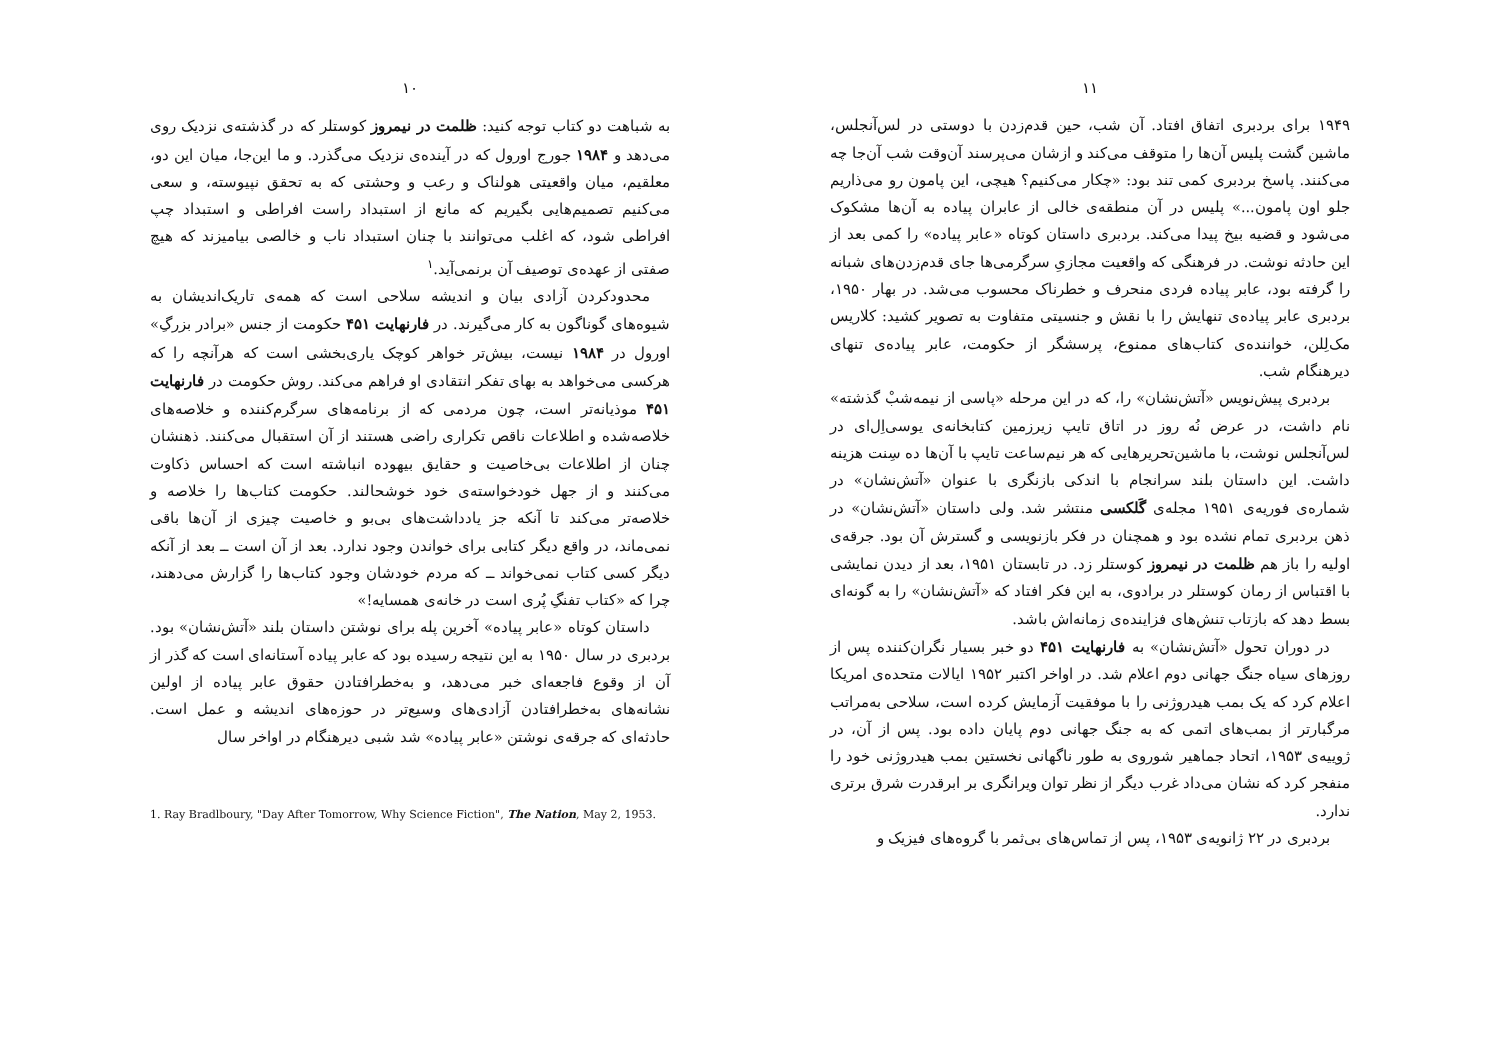۱۰
به شباهت دو کتاب توجه کنید: ظلمت در نیمروز کوستلر که در گذشته‌ی نزدیک روی می‌دهد و ۱۹۸۴ جورج اورول که در آینده‌ی نزدیک می‌گذرد. و ما این‌جا، میان این دو، معلقیم، میان واقعیتی هولناک و رعب و وحشتی که به تحقق نپیوسته، و سعی می‌کنیم تصمیم‌هایی بگیریم که مانع از استبداد راست افراطی و استبداد چپ افراطی شود، که اغلب می‌توانند با چنان استبداد ناب و خالصی بیامیزند که هیچ صفتی از عهده‌ی توصیف آن برنمی‌آید.<sup>۱</sup>
محدودکردن آزادی بیان و اندیشه سلاحی است که همه‌ی تاریک‌اندیشان به شیوه‌های گوناگون به کار می‌گیرند. در فارنهایت ۴۵۱ حکومت از جنس «برادر بزرگِ» اورول در ۱۹۸۴ نیست، بیش‌تر خواهر کوچک یاری‌بخشی است که هرآنچه را که هرکسی می‌خواهد به بهای تفکر انتقادی او فراهم می‌کند. روش حکومت در فارنهایت ۴۵۱ موذیانه‌تر است، چون مردمی که از برنامه‌های سرگرم‌کننده و خلاصه‌های خلاصه‌شده و اطلاعات ناقص تکراری راضی هستند از آن استقبال می‌کنند. ذهنشان چنان از اطلاعات بی‌خاصیت و حقایق بیهوده انباشته است که احساس ذکاوت می‌کنند و از جهل خودخواسته‌ی خود خوشحالند. حکومت کتاب‌ها را خلاصه و خلاصه‌تر می‌کند تا آنکه جز یادداشت‌های بی‌بو و خاصیت چیزی از آن‌ها باقی نمی‌ماند، در واقع دیگر کتابی برای خواندن وجود ندارد. بعد از آن است ــ بعد از آنکه دیگر کسی کتاب نمی‌خواند ــ که مردم خودشان وجود کتاب‌ها را گزارش می‌دهند، چرا که «کتاب تفنگِ پُری است در خانه‌ی همسایه!»
داستان کوتاه «عابر پیاده» آخرین پله برای نوشتن داستان بلند «آتش‌نشان» بود. بردبری در سال ۱۹۵۰ به این نتیجه رسیده بود که عابر پیاده آستانه‌ای است که گذر از آن از وقوع فاجعه‌ای خبر می‌دهد، و به‌خطرافتادن حقوق عابر پیاده از اولین نشانه‌های به‌خطرافتادن آزادی‌های وسیع‌تر در حوزه‌های اندیشه و عمل است. حادثه‌ای که جرقه‌ی نوشتن «عابر پیاده» شد شبی دیرهنگام در اواخر سال
1. Ray Bradlboury, "Day After Tomorrow, Why Science Fiction", The Nation, May 2, 1953.
۱۱
۱۹۴۹ برای بردبری اتفاق افتاد. آن شب، حین قدم‌زدن با دوستی در لس‌آنجلس، ماشین گشت پلیس آن‌ها را متوقف می‌کند و ازشان می‌پرسند آن‌وقت شب آن‌جا چه می‌کنند. پاسخ بردبری کمی تند بود: «چکار می‌کنیم؟ هیچی، این پامون رو می‌ذاریم جلو اون پامون...» پلیس در آن منطقه‌ی خالی از عابران پیاده به آن‌ها مشکوک می‌شود و قضیه بیخ پیدا می‌کند. بردبری داستان کوتاه «عابر پیاده» را کمی بعد از این حادثه نوشت. در فرهنگی که واقعیت مجازیِ سرگرمی‌ها جای قدم‌زدن‌های شبانه را گرفته بود، عابر پیاده فردی منحرف و خطرناک محسوب می‌شد. در بهار ۱۹۵۰، بردبری عابر پیاده‌ی تنهایش را با نقش و جنسیتی متفاوت به تصویر کشید: کلاریس مک‌لِلن، خواننده‌ی کتاب‌های ممنوع، پرسشگر از حکومت، عابر پیاده‌ی تنهای دیرهنگام شب.
بردبری پیش‌نویس «آتش‌نشان» را، که در این مرحله «پاسی از نیمه‌شبْ گذشته» نام داشت، در عرض نُه روز در اتاق تایپ زیرزمین کتابخانه‌ی یوسی‌اِل‌ای در لس‌آنجلس نوشت، با ماشین‌تحریرهایی که هر نیم‌ساعت تایپ با آن‌ها ده سِنت هزینه داشت. این داستان بلند سرانجام با اندکی بازنگری با عنوان «آتش‌نشان» در شماره‌ی فوریه‌ی ۱۹۵۱ مجله‌ی گَلکسی منتشر شد. ولی داستان «آتش‌نشان» در ذهن بردبری تمام نشده بود و همچنان در فکر بازنویسی و گسترش آن بود. جرقه‌ی اولیه را باز هم ظلمت در نیمروز کوستلر زد. در تابستان ۱۹۵۱، بعد از دیدن نمایشی با اقتباس از رمان کوستلر در برادوی، به این فکر افتاد که «آتش‌نشان» را به گونه‌ای بسط دهد که بازتاب تنش‌های فزاینده‌ی زمانه‌اش باشد.
در دوران تحول «آتش‌نشان» به فارنهایت ۴۵۱ دو خبر بسیار نگران‌کننده پس از روزهای سیاه جنگ جهانی دوم اعلام شد. در اواخر اکتبر ۱۹۵۲ ایالات متحده‌ی امریکا اعلام کرد که یک بمب هیدروژنی را با موفقیت آزمایش کرده است، سلاحی به‌مراتب مرگبارتر از بمب‌های اتمی که به جنگ جهانی دوم پایان داده بود. پس از آن، در ژوییه‌ی ۱۹۵۳، اتحاد جماهیر شوروی به طور ناگهانی نخستین بمب هیدروژنی خود را منفجر کرد که نشان می‌داد غرب دیگر از نظر توان ویرانگری بر ابرقدرت شرق برتری ندارد.
بردبری در ۲۲ ژانویه‌ی ۱۹۵۳، پس از تماس‌های بی‌ثمر با گروه‌های فیزیک و